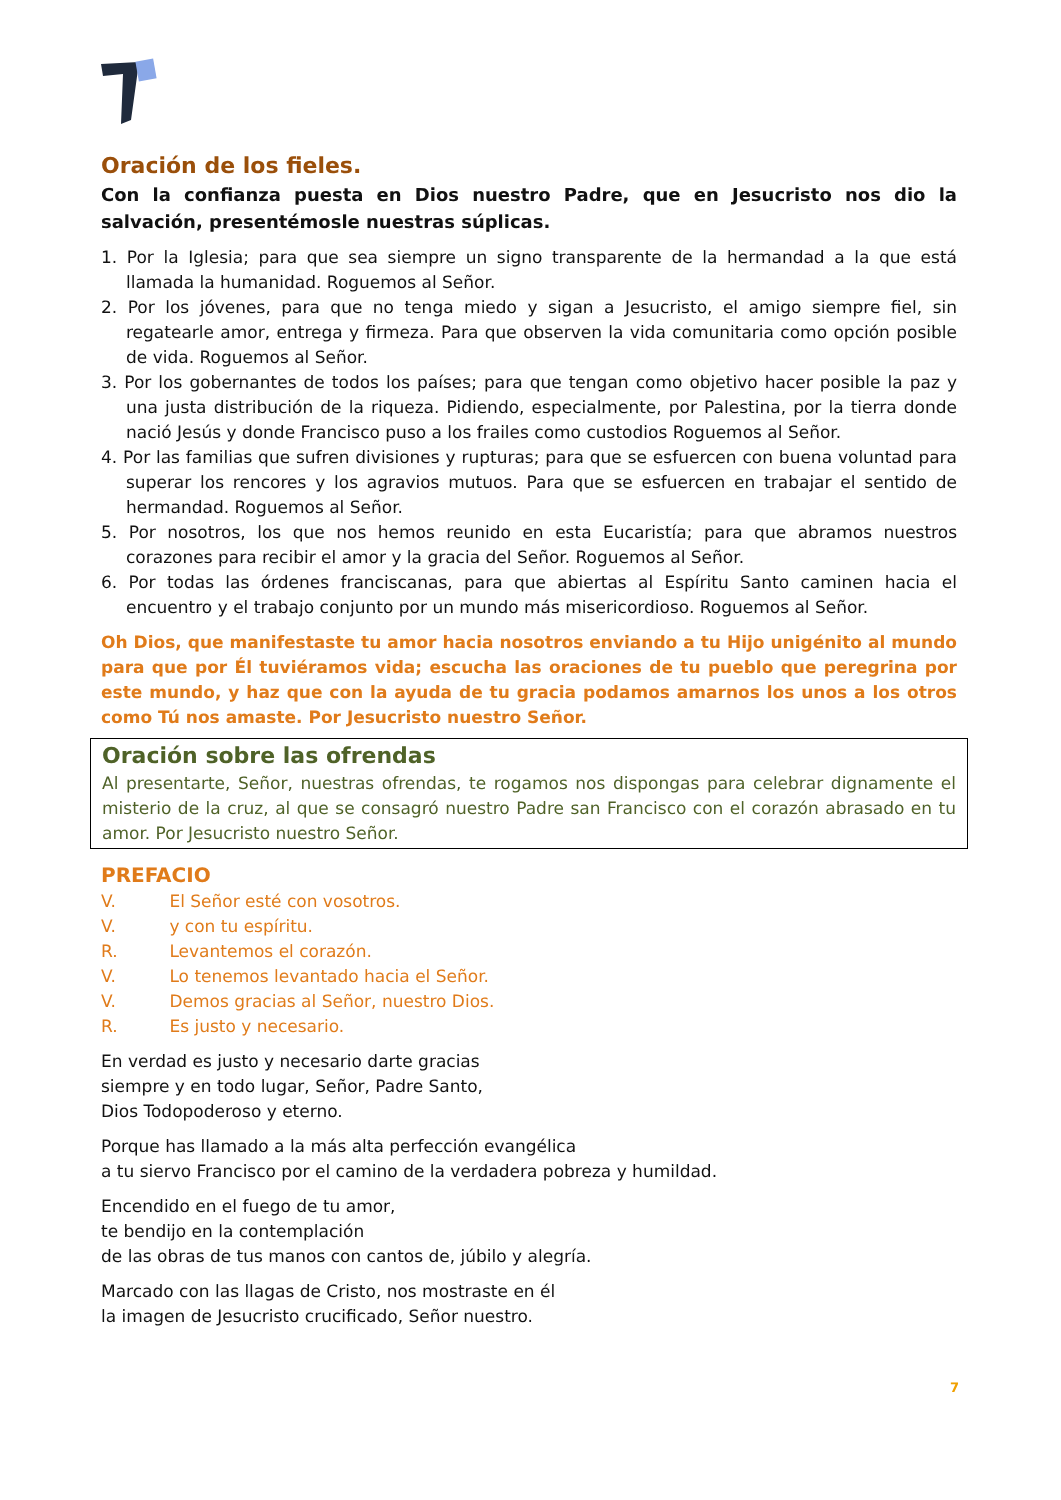Oración de los fieles.
Con la confianza puesta en Dios nuestro Padre, que en Jesucristo nos dio la salvación, presentémosle nuestras súplicas.
1. Por la Iglesia; para que sea siempre un signo transparente de la hermandad a la que está llamada la humanidad. Roguemos al Señor.
2. Por los jóvenes, para que no tenga miedo y sigan a Jesucristo, el amigo siempre fiel, sin regatearle amor, entrega y firmeza. Para que observen la vida comunitaria como opción posible de vida. Roguemos al Señor.
3. Por los gobernantes de todos los países; para que tengan como objetivo hacer posible la paz y una justa distribución de la riqueza. Pidiendo, especialmente, por Palestina, por la tierra donde nació Jesús y donde Francisco puso a los frailes como custodios Roguemos al Señor.
4. Por las familias que sufren divisiones y rupturas; para que se esfuercen con buena voluntad para superar los rencores y los agravios mutuos. Para que se esfuercen en trabajar el sentido de hermandad. Roguemos al Señor.
5. Por nosotros, los que nos hemos reunido en esta Eucaristía; para que abramos nuestros corazones para recibir el amor y la gracia del Señor. Roguemos al Señor.
6. Por todas las órdenes franciscanas, para que abiertas al Espíritu Santo caminen hacia el encuentro y el trabajo conjunto por un mundo más misericordioso. Roguemos al Señor.
Oh Dios, que manifestaste tu amor hacia nosotros enviando a tu Hijo unigénito al mundo para que por Él tuviéramos vida; escucha las oraciones de tu pueblo que peregrina por este mundo, y haz que con la ayuda de tu gracia podamos amarnos los unos a los otros como Tú nos amaste. Por Jesucristo nuestro Señor.
Oración sobre las ofrendas
Al presentarte, Señor, nuestras ofrendas, te rogamos nos dispongas para celebrar dignamente el misterio de la cruz, al que se consagró nuestro Padre san Francisco con el corazón abrasado en tu amor. Por Jesucristo nuestro Señor.
PREFACIO
V. El Señor esté con vosotros.
V. y con tu espíritu.
R. Levantemos el corazón.
V. Lo tenemos levantado hacia el Señor.
V. Demos gracias al Señor, nuestro Dios.
R. Es justo y necesario.
En verdad es justo y necesario darte gracias
siempre y en todo lugar, Señor, Padre Santo,
Dios Todopoderoso y eterno.
Porque has llamado a la más alta perfección evangélica
a tu siervo Francisco por el camino de la verdadera pobreza y humildad.
Encendido en el fuego de tu amor,
te bendijo en la contemplación
de las obras de tus manos con cantos de, júbilo y alegría.
Marcado con las llagas de Cristo, nos mostraste en él
la imagen de Jesucristo crucificado, Señor nuestro.
7